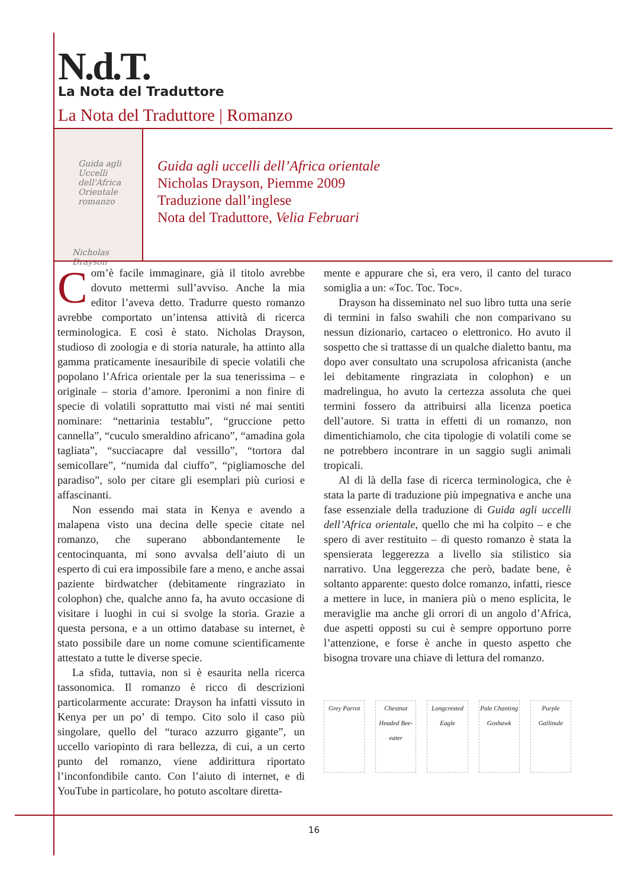N.d.T.
La Nota del Traduttore
La Nota del Traduttore | Romanzo
Guida agli Uccelli dell'Africa Orientale
romanzo
Nicholas Drayson
Guida agli uccelli dell’Africa orientale
Nicholas Drayson, Piemme 2009
Traduzione dall’inglese
Nota del Traduttore, Velia Februari
Com’è facile immaginare, già il titolo avrebbe dovuto mettermi sull’avviso. Anche la mia editor l’aveva detto. Tradurre questo romanzo avrebbe comportato un’intensa attività di ricerca terminologica. E così è stato. Nicholas Drayson, studioso di zoologia e di storia naturale, ha attinto alla gamma praticamente inesauribile di specie volatili che popolano l’Africa orientale per la sua tenerissima – e originale – storia d’amore. Iperonimi a non finire di specie di volatili soprattutto mai visti né mai sentiti nominare: “nettarinia testablu”, “gruccione petto cannella”, “cuculo smeraldino africano”, “amadina gola tagliata”, “succiacapre dal vessillo”, “tortora dal semicollare”, “numida dal ciuffo”, “pigliamosche del paradiso”, solo per citare gli esemplari più curiosi e affascinanti.
Non essendo mai stata in Kenya e avendo a malapena visto una decina delle specie citate nel romanzo, che superano abbondantemente le centocinquanta, mi sono avvalsa dell’aiuto di un esperto di cui era impossibile fare a meno, e anche assai paziente birdwatcher (debitamente ringraziato in colophon) che, qualche anno fa, ha avuto occasione di visitare i luoghi in cui si svolge la storia. Grazie a questa persona, e a un ottimo database su internet, è stato possibile dare un nome comune scientificamente attestato a tutte le diverse specie.
La sfida, tuttavia, non si è esaurita nella ricerca tassonomica. Il romanzo è ricco di descrizioni particolarmente accurate: Drayson ha infatti vissuto in Kenya per un po’ di tempo. Cito solo il caso più singolare, quello del “turaco azzurro gigante”, un uccello variopinto di rara bellezza, di cui, a un certo punto del romanzo, viene addirittura riportato l’inconfondibile canto. Con l’aiuto di internet, e di YouTube in particolare, ho potuto ascoltare diretta-
mente e appurare che sì, era vero, il canto del turaco somiglia a un: «Toc. Toc. Toc».
Drayson ha disseminato nel suo libro tutta una serie di termini in falso swahili che non comparivano su nessun dizionario, cartaceo o elettronico. Ho avuto il sospetto che si trattasse di un qualche dialetto bantu, ma dopo aver consultato una scrupolosa africanista (anche lei debitamente ringraziata in colophon) e un madrelingua, ho avuto la certezza assoluta che quei termini fossero da attribuirsi alla licenza poetica dell’autore. Si tratta in effetti di un romanzo, non dimentichiamolo, che cita tipologie di volatili come se ne potrebbero incontrare in un saggio sugli animali tropicali.
Al di là della fase di ricerca terminologica, che è stata la parte di traduzione più impegnativa e anche una fase essenziale della traduzione di Guida agli uccelli dell’Africa orientale, quello che mi ha colpito – e che spero di aver restituito – di questo romanzo è stata la spensierata leggerezza a livello sia stilistico sia narrativo. Una leggerezza che però, badate bene, è soltanto apparente: questo dolce romanzo, infatti, riesce a mettere in luce, in maniera più o meno esplicita, le meraviglie ma anche gli orrori di un angolo d’Africa, due aspetti opposti su cui è sempre opportuno porre l’attenzione, e forse è anche in questo aspetto che bisogna trovare una chiave di lettura del romanzo.
Grey Parrot
Chestnut Headed Bee-eater
Longcrested Eagle
Pale Chanting Goshawk
Purple Gallinule
16